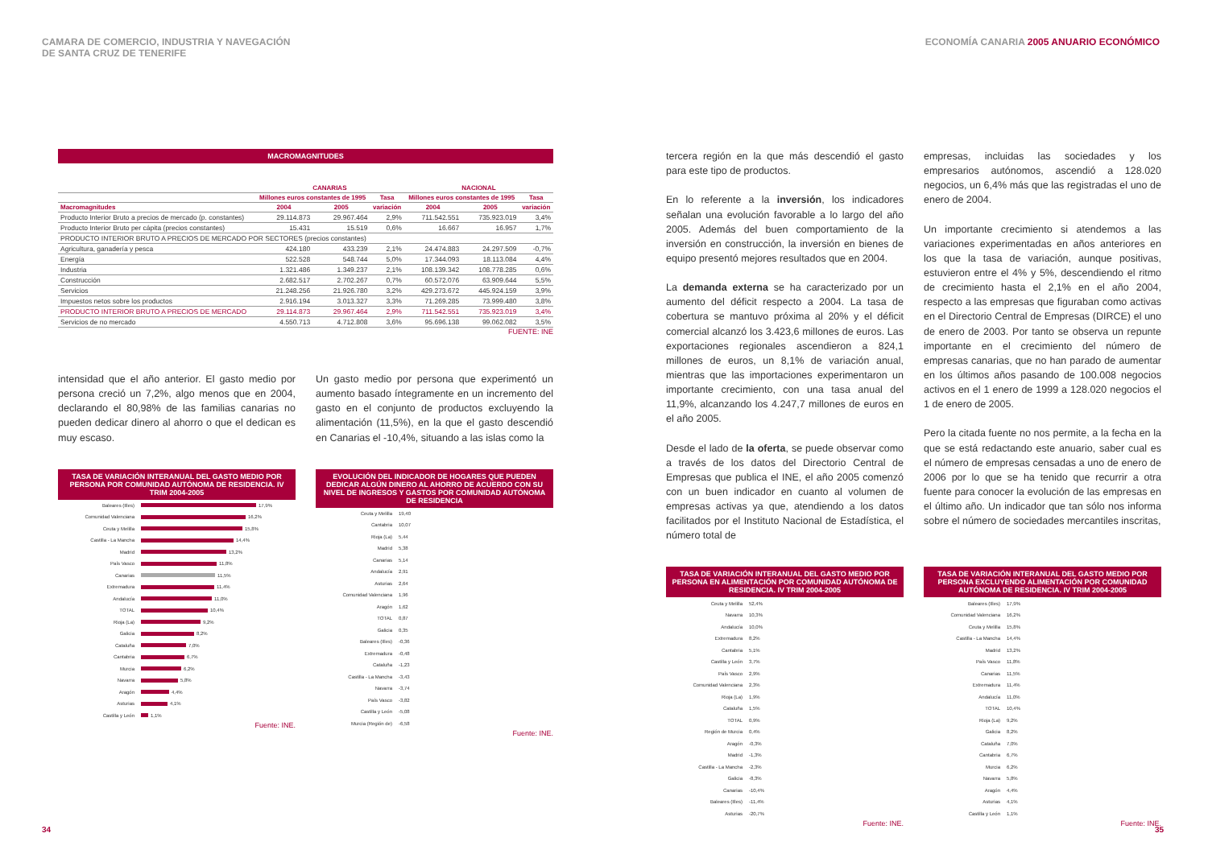CAMARA DE COMERCIO, INDUSTRIA Y NAVEGACIÓN
DE SANTA CRUZ DE TENERIFE
ECONOMÍA CANARIA 2005 ANUARIO ECONÓMICO
MACROMAGNITUDES
| | CANARIAS | | | NACIONAL | | |
| --- | --- | --- | --- | --- | --- | --- |
| | Millones euros constantes de 1995 | | Tasa | Millones euros constantes de 1995 | | Tasa |
| Macromagnitudes | 2004 | 2005 | variación | 2004 | 2005 | variación |
| Producto Interior Bruto a precios de mercado (p. constantes) | 29.114.873 | 29.967.464 | 2,9% | 711.542.551 | 735.923.019 | 3,4% |
| Producto Interior Bruto per cápita (precios constantes) | 15.431 | 15.519 | 0,6% | 16.667 | 16.957 | 1,7% |
| PRODUCTO INTERIOR BRUTO A PRECIOS DE MERCADO POR SECTORES (precios constantes) | | | | | | |
| Agricultura, ganadería y pesca | 424.180 | 433.239 | 2,1% | 24.474.883 | 24.297.509 | -0,7% |
| Energía | 522.528 | 548.744 | 5,0% | 17.344.093 | 18.113.084 | 4,4% |
| Industria | 1.321.486 | 1.349.237 | 2,1% | 108.139.342 | 108.778.285 | 0,6% |
| Construcción | 2.682.517 | 2.702.267 | 0,7% | 60.572.076 | 63.909.644 | 5,5% |
| Servicios | 21.248.256 | 21.926.780 | 3,2% | 429.273.672 | 445.924.159 | 3,9% |
| Impuestos netos sobre los productos | 2.916.194 | 3.013.327 | 3,3% | 71.269.285 | 73.999.480 | 3,8% |
| PRODUCTO INTERIOR BRUTO A PRECIOS DE MERCADO | 29.114.873 | 29.967.464 | 2,9% | 711.542.551 | 735.923.019 | 3,4% |
| Servicios de no mercado | 4.550.713 | 4.712.808 | 3,6% | 95.696.138 | 99.062.082 | 3,5% |
FUENTE: INE
intensidad que el año anterior. El gasto medio por persona creció un 7,2%, algo menos que en 2004, declarando el 80,98% de las familias canarias no pueden dedicar dinero al ahorro o que el dedican es muy escaso.
Un gasto medio por persona que experimentó un aumento basado íntegramente en un incremento del gasto en el conjunto de productos excluyendo la alimentación (11,5%), en la que el gasto descendió en Canarias el -10,4%, situando a las islas como la
TASA DE VARIACIÓN INTERANUAL DEL GASTO MEDIO POR PERSONA POR COMUNIDAD AUTÓNOMA DE RESIDENCIA. IV TRIM 2004-2005
Baleares (Illes) 17,9%
Comunidad Valenciana 16,2%
Ceuta y Melilla 15,8%
Castilla - La Mancha 14,4%
Madrid 13,2%
País Vasco 11,8%
Canarias 11,5%
Extremadura 11,4%
Andalucía 11,0%
TOTAL 10,4%
Rioja (La) 9,2%
Galicia 8,2%
Cataluña 7,0%
Cantabria 6,7%
Murcia 6,2%
Navarra 5,8%
Aragón 4,4%
Asturias 4,1%
Castilla y León 1,1%
Fuente: INE.
EVOLUCIÓN DEL INDICADOR DE HOGARES QUE PUEDEN DEDICAR ALGÚN DINERO AL AHORRO DE ACUERDO CON SU NIVEL DE INGRESOS Y GASTOS POR COMUNIDAD AUTÓNOMA DE RESIDENCIA
Ceuta y Melilla 19,40
Cantabria 10,07
Rioja (La) 5,44
Madrid 5,38
Canarias 5,14
Andalucía 2,91
Asturias 2,64
Comunidad Valenciana 1,96
Aragón 1,62
TOTAL 0,87
Galicia 0,35
Baleares (Illes) -0,36
Extremadura -0,48
Cataluña -1,23
Castilla - La Mancha -3,43
Navarra -3,74
País Vasco -3,82
Castilla y León -5,08
Murcia (Región de) -6,58
Fuente: INE.
tercera región en la que más descendió el gasto para este tipo de productos.
En lo referente a la inversión, los indicadores señalan una evolución favorable a lo largo del año 2005. Además del buen comportamiento de la inversión en construcción, la inversión en bienes de equipo presentó mejores resultados que en 2004.
La demanda externa se ha caracterizado por un aumento del déficit respecto a 2004. La tasa de cobertura se mantuvo próxima al 20% y el déficit comercial alcanzó los 3.423,6 millones de euros. Las exportaciones regionales ascendieron a 824,1 millones de euros, un 8,1% de variación anual, mientras que las importaciones experimentaron un importante crecimiento, con una tasa anual del 11,9%, alcanzando los 4.247,7 millones de euros en el año 2005.
Desde el lado de la oferta, se puede observar como a través de los datos del Directorio Central de Empresas que publica el INE, el año 2005 comenzó con un buen indicador en cuanto al volumen de empresas activas ya que, atendiendo a los datos facilitados por el Instituto Nacional de Estadística, el número total de
empresas, incluidas las sociedades y los empresarios autónomos, ascendió a 128.020 negocios, un 6,4% más que las registradas el uno de enero de 2004.
Un importante crecimiento si atendemos a las variaciones experimentadas en años anteriores en los que la tasa de variación, aunque positivas, estuvieron entre el 4% y 5%, descendiendo el ritmo de crecimiento hasta el 2,1% en el año 2004, respecto a las empresas que figuraban como activas en el Directorio Central de Empresas (DIRCE) el uno de enero de 2003. Por tanto se observa un repunte importante en el crecimiento del número de empresas canarias, que no han parado de aumentar en los últimos años pasando de 100.008 negocios activos en el 1 enero de 1999 a 128.020 negocios el 1 de enero de 2005.
Pero la citada fuente no nos permite, a la fecha en la que se está redactando este anuario, saber cual es el número de empresas censadas a uno de enero de 2006 por lo que se ha tenido que recurrir a otra fuente para conocer la evolución de las empresas en el último año. Un indicador que tan sólo nos informa sobre el número de sociedades mercantiles inscritas,
TASA DE VARIACIÓN INTERANUAL DEL GASTO MEDIO POR PERSONA EN ALIMENTACIÓN POR COMUNIDAD AUTÓNOMA DE RESIDENCIA. IV TRIM 2004-2005
Ceuta y Melilla 52,4%
Navarra 10,3%
Andalucía 10,0%
Extremadura 8,2%
Cantabria 5,1%
Castilla y León 3,7%
País Vasco 2,9%
Comunidad Valenciana 2,3%
Rioja (La) 1,9%
Cataluña 1,5%
TOTAL 0,9%
Región de Murcia 0,4%
Aragón -0,3%
Madrid -1,3%
Castilla - La Mancha -2,3%
Galicia -8,3%
Canarias -10,4%
Baleares (Illes) -11,4%
Asturias -20,7%
Fuente: INE.
TASA DE VARIACIÓN INTERANUAL DEL GASTO MEDIO POR PERSONA EXCLUYENDO ALIMENTACIÓN POR COMUNIDAD AUTÓNOMA DE RESIDENCIA. IV TRIM 2004-2005
Baleares (Illes) 17,9%
Comunidad Valenciana 16,2%
Ceuta y Melilla 15,8%
Castilla - La Mancha 14,4%
Madrid 13,2%
País Vasco 11,8%
Canarias 11,5%
Extremadura 11,4%
Andalucía 11,0%
TOTAL 10,4%
Rioja (La) 9,2%
Galicia 8,2%
Cataluña 7,0%
Cantabria 6,7%
Murcia 6,2%
Navarra 5,8%
Aragón 4,4%
Asturias 4,1%
Castilla y León 1,1%
Fuente: INE.
34 35